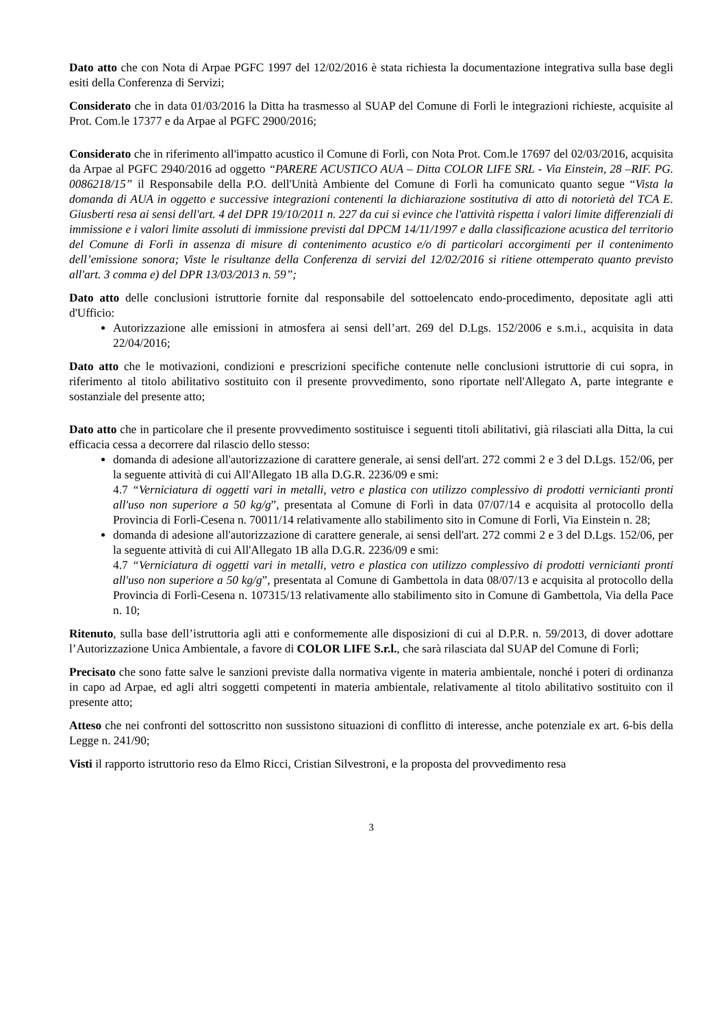Dato atto che con Nota di Arpae PGFC 1997 del 12/02/2016 è stata richiesta la documentazione integrativa sulla base degli esiti della Conferenza di Servizi;
Considerato che in data 01/03/2016 la Ditta ha trasmesso al SUAP del Comune di Forlì le integrazioni richieste, acquisite al Prot. Com.le 17377 e da Arpae al PGFC 2900/2016;
Considerato che in riferimento all'impatto acustico il Comune di Forlì, con Nota Prot. Com.le 17697 del 02/03/2016, acquisita da Arpae al PGFC 2940/2016 ad oggetto “PARERE ACUSTICO AUA – Ditta COLOR LIFE SRL - Via Einstein, 28 –RIF. PG. 0086218/15” il Responsabile della P.O. dell'Unità Ambiente del Comune di Forlì ha comunicato quanto segue “Vista la domanda di AUA in oggetto e successive integrazioni contenenti la dichiarazione sostitutiva di atto di notorietà del TCA E. Giusberti resa ai sensi dell'art. 4 del DPR 19/10/2011 n. 227 da cui si evince che l'attività rispetta i valori limite differenziali di immissione e i valori limite assoluti di immissione previsti dal DPCM 14/11/1997 e dalla classificazione acustica del territorio del Comune di Forlì in assenza di misure di contenimento acustico e/o di particolari accorgimenti per il contenimento dell’emissione sonora; Viste le risultanze della Conferenza di servizi del 12/02/2016 si ritiene ottemperato quanto previsto all'art. 3 comma e) del DPR 13/03/2013 n. 59”;
Dato atto delle conclusioni istruttorie fornite dal responsabile del sottoelencato endo-procedimento, depositate agli atti d'Ufficio:
Autorizzazione alle emissioni in atmosfera ai sensi dell’art. 269 del D.Lgs. 152/2006 e s.m.i., acquisita in data 22/04/2016;
Dato atto che le motivazioni, condizioni e prescrizioni specifiche contenute nelle conclusioni istruttorie di cui sopra, in riferimento al titolo abilitativo sostituito con il presente provvedimento, sono riportate nell'Allegato A, parte integrante e sostanziale del presente atto;
Dato atto che in particolare che il presente provvedimento sostituisce i seguenti titoli abilitativi, già rilasciati alla Ditta, la cui efficacia cessa a decorrere dal rilascio dello stesso:
domanda di adesione all'autorizzazione di carattere generale, ai sensi dell'art. 272 commi 2 e 3 del D.Lgs. 152/06, per la seguente attività di cui All'Allegato 1B alla D.G.R. 2236/09 e smi:
4.7 “Verniciatura di oggetti vari in metalli, vetro e plastica con utilizzo complessivo di prodotti vernicianti pronti all'uso non superiore a 50 kg/g”, presentata al Comune di Forlì in data 07/07/14 e acquisita al protocollo della Provincia di Forlì-Cesena n. 70011/14 relativamente allo stabilimento sito in Comune di Forlì, Via Einstein n. 28;
domanda di adesione all'autorizzazione di carattere generale, ai sensi dell'art. 272 commi 2 e 3 del D.Lgs. 152/06, per la seguente attività di cui All'Allegato 1B alla D.G.R. 2236/09 e smi:
4.7 “Verniciatura di oggetti vari in metalli, vetro e plastica con utilizzo complessivo di prodotti vernicianti pronti all'uso non superiore a 50 kg/g”, presentata al Comune di Gambettola in data 08/07/13 e acquisita al protocollo della Provincia di Forlì-Cesena n. 107315/13 relativamente allo stabilimento sito in Comune di Gambettola, Via della Pace n. 10;
Ritenuto, sulla base dell’istruttoria agli atti e conformemente alle disposizioni di cui al D.P.R. n. 59/2013, di dover adottare l’Autorizzazione Unica Ambientale, a favore di COLOR LIFE S.r.l., che sarà rilasciata dal SUAP del Comune di Forlì;
Precisato che sono fatte salve le sanzioni previste dalla normativa vigente in materia ambientale, nonché i poteri di ordinanza in capo ad Arpae, ed agli altri soggetti competenti in materia ambientale, relativamente al titolo abilitativo sostituito con il presente atto;
Atteso che nei confronti del sottoscritto non sussistono situazioni di conflitto di interesse, anche potenziale ex art. 6-bis della Legge n. 241/90;
Visti il rapporto istruttorio reso da Elmo Ricci, Cristian Silvestroni, e la proposta del provvedimento resa
3